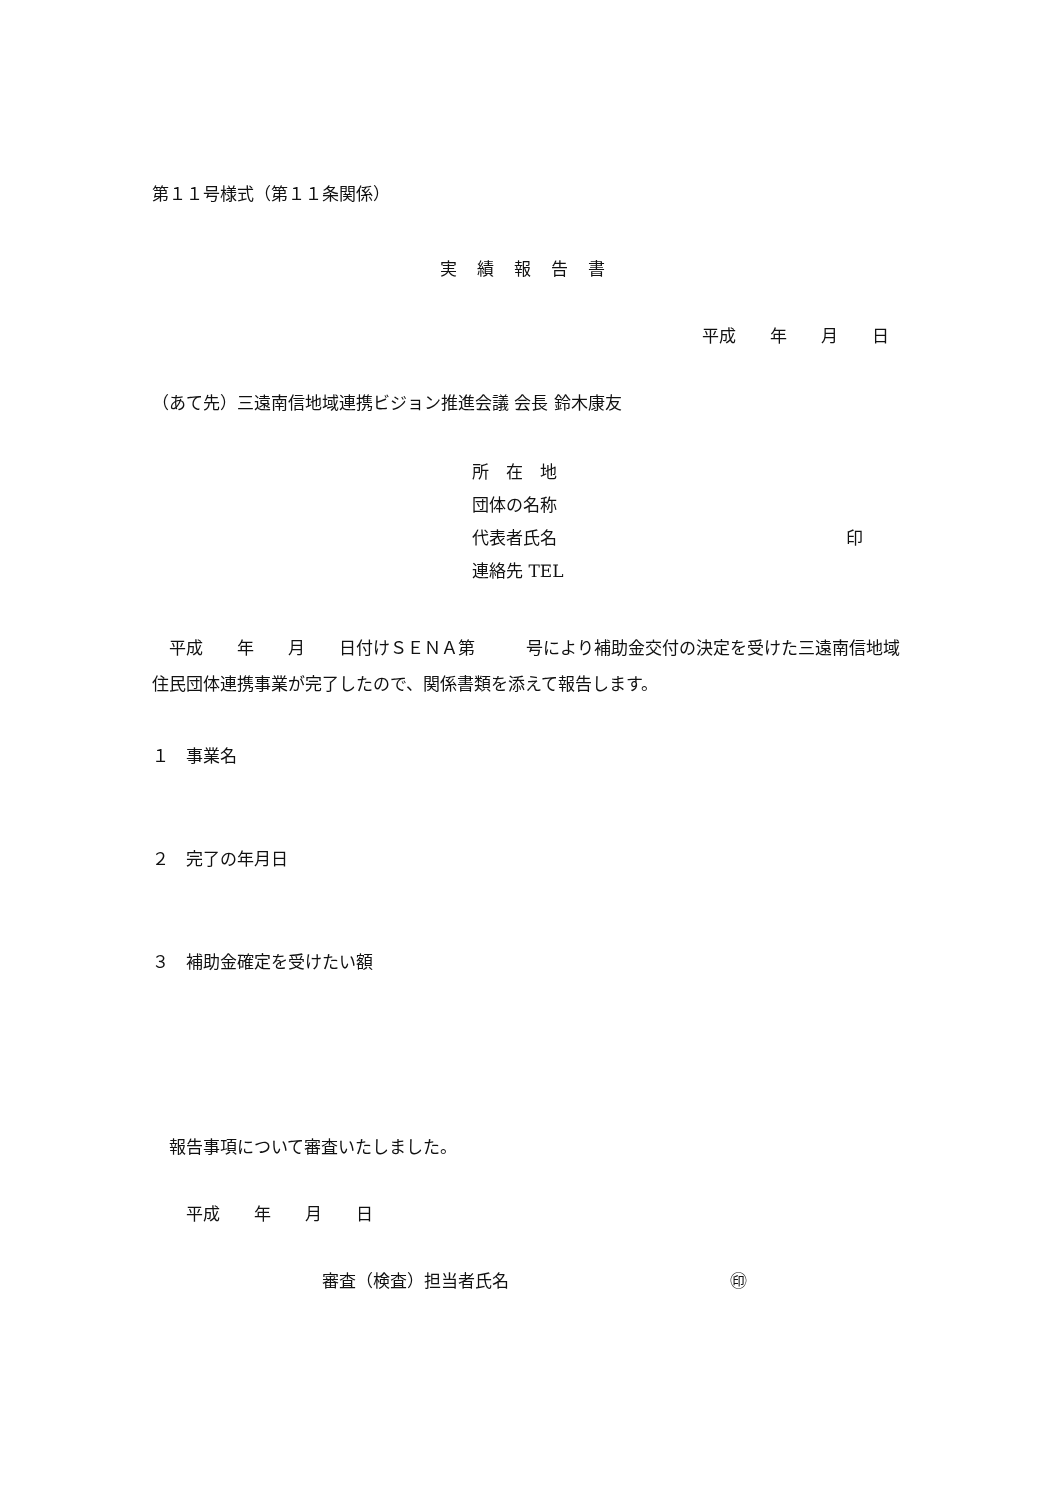第１１号様式（第１１条関係）
実績報告書
平成　　年　　月　　日
（あて先）三遠南信地域連携ビジョン推進会議 会長 鈴木康友
所　在　地
団体の名称
代表者氏名　　　　　　　　　　　　　　　　　印
連絡先 TEL
　平成　　年　　月　　日付けＳＥＮＡ第　　　号により補助金交付の決定を受けた三遠南信地域住民団体連携事業が完了したので、関係書類を添えて報告します。
１　事業名
２　完了の年月日
３　補助金確定を受けたい額
　報告事項について審査いたしました。
　　平成　　年　　月　　日
審査（検査）担当者氏名　　　　　　　　　　　　　㊞